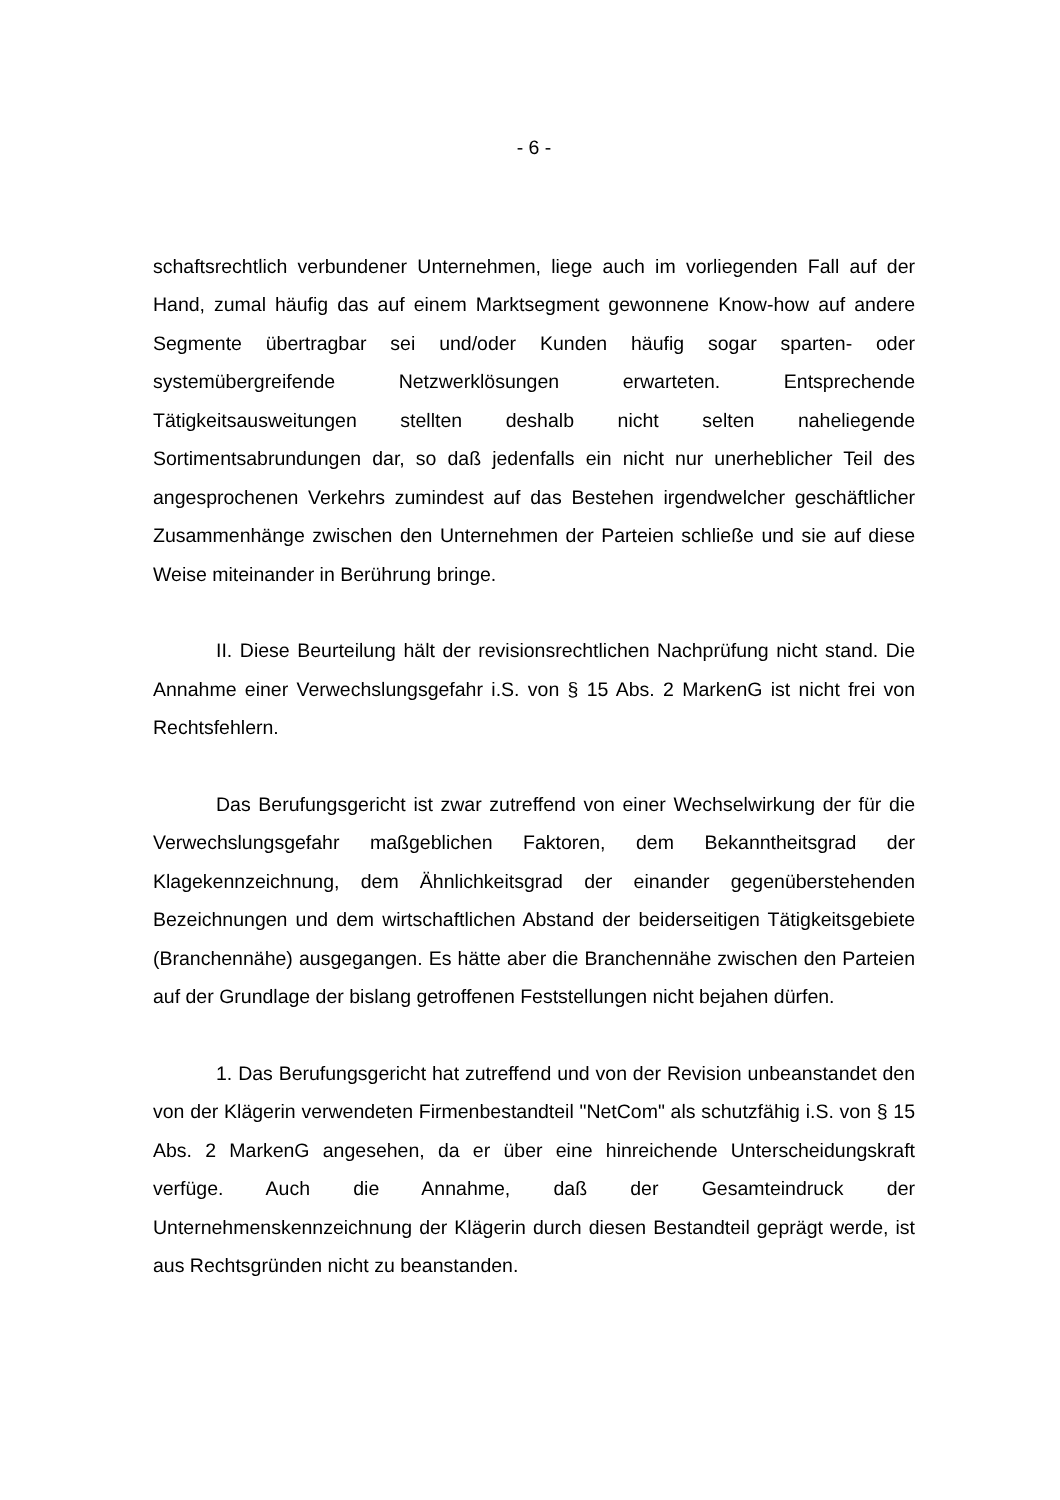- 6 -
schaftsrechtlich verbundener Unternehmen, liege auch im vorliegenden Fall auf der Hand, zumal häufig das auf einem Marktsegment gewonnene Know-how auf andere Segmente übertragbar sei und/oder Kunden häufig sogar sparten- oder systemübergreifende Netzwerklösungen erwarteten. Entsprechende Tätigkeitsausweitungen stellten deshalb nicht selten naheliegende Sortimentsabrundungen dar, so daß jedenfalls ein nicht nur unerheblicher Teil des angesprochenen Verkehrs zumindest auf das Bestehen irgendwelcher geschäftlicher Zusammenhänge zwischen den Unternehmen der Parteien schließe und sie auf diese Weise miteinander in Berührung bringe.
II. Diese Beurteilung hält der revisionsrechtlichen Nachprüfung nicht stand. Die Annahme einer Verwechslungsgefahr i.S. von § 15 Abs. 2 MarkenG ist nicht frei von Rechtsfehlern.
Das Berufungsgericht ist zwar zutreffend von einer Wechselwirkung der für die Verwechslungsgefahr maßgeblichen Faktoren, dem Bekanntheitsgrad der Klagekennzeichnung, dem Ähnlichkeitsgrad der einander gegenüberstehenden Bezeichnungen und dem wirtschaftlichen Abstand der beiderseitigen Tätigkeitsgebiete (Branchennähe) ausgegangen. Es hätte aber die Branchennähe zwischen den Parteien auf der Grundlage der bislang getroffenen Feststellungen nicht bejahen dürfen.
1. Das Berufungsgericht hat zutreffend und von der Revision unbeanstandet den von der Klägerin verwendeten Firmenbestandteil "NetCom" als schutzfähig i.S. von § 15 Abs. 2 MarkenG angesehen, da er über eine hinreichende Unterscheidungskraft verfüge. Auch die Annahme, daß der Gesamteindruck der Unternehmenskennzeichnung der Klägerin durch diesen Bestandteil geprägt werde, ist aus Rechtsgründen nicht zu beanstanden.